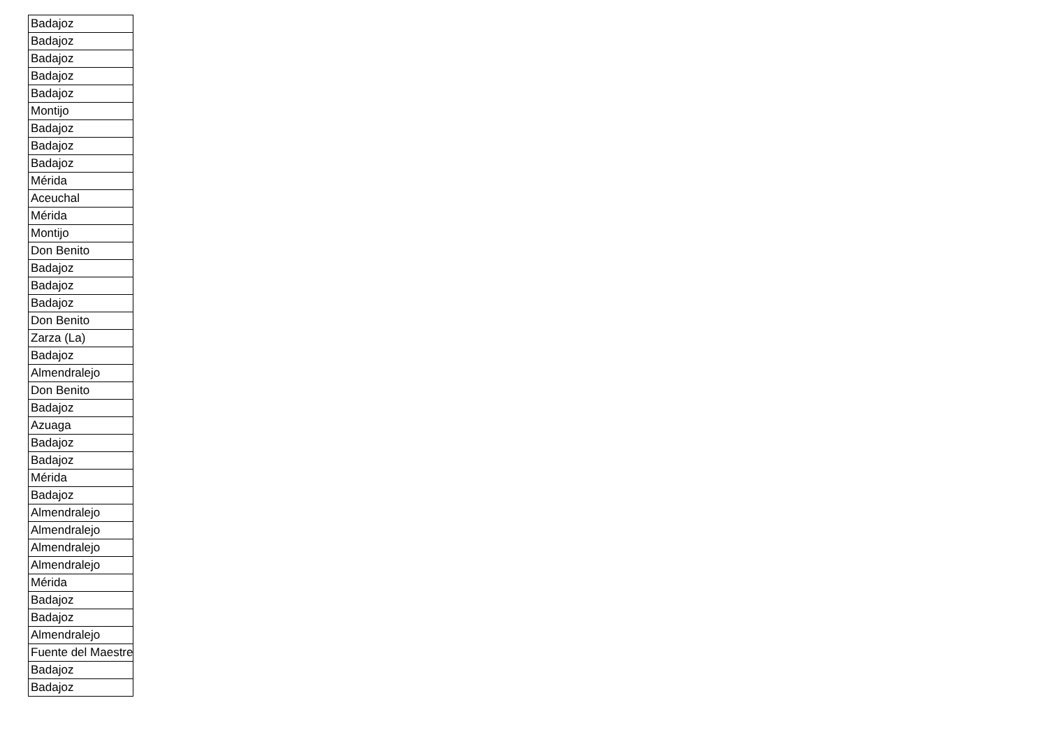| Badajoz |
| Badajoz |
| Badajoz |
| Badajoz |
| Badajoz |
| Montijo |
| Badajoz |
| Badajoz |
| Badajoz |
| Mérida |
| Aceuchal |
| Mérida |
| Montijo |
| Don Benito |
| Badajoz |
| Badajoz |
| Badajoz |
| Don Benito |
| Zarza (La) |
| Badajoz |
| Almendralejo |
| Don Benito |
| Badajoz |
| Azuaga |
| Badajoz |
| Badajoz |
| Mérida |
| Badajoz |
| Almendralejo |
| Almendralejo |
| Almendralejo |
| Almendralejo |
| Mérida |
| Badajoz |
| Badajoz |
| Almendralejo |
| Fuente del Maestre |
| Badajoz |
| Badajoz |